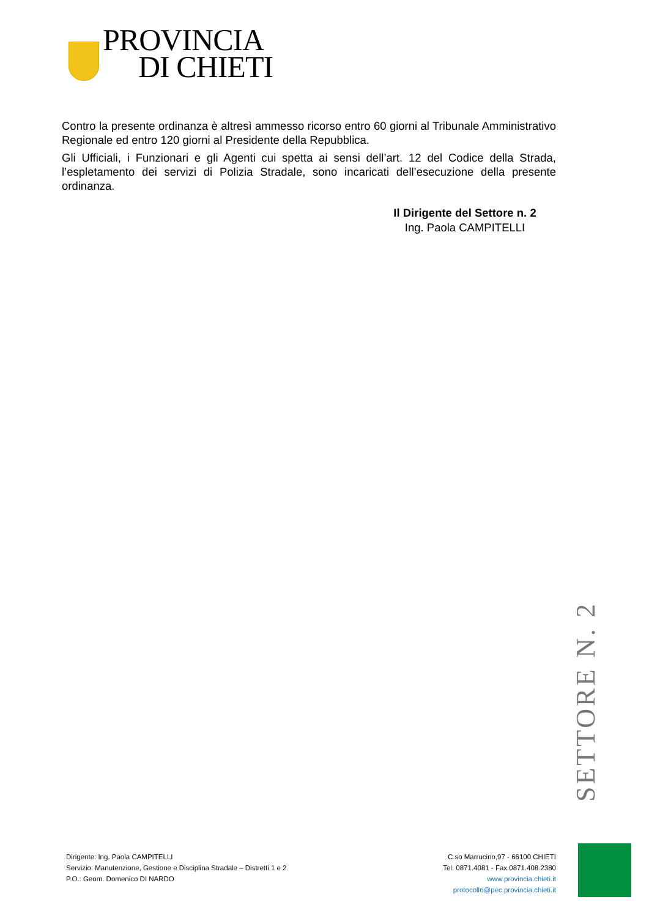PROVINCIA
DI CHIETI
Contro la presente ordinanza è altresì ammesso ricorso entro 60 giorni al Tribunale Amministrativo Regionale ed entro 120 giorni al Presidente della Repubblica.
Gli Ufficiali, i Funzionari e gli Agenti cui spetta ai sensi dell’art. 12 del Codice della Strada, l’espletamento dei servizi di Polizia Stradale, sono incaricati dell’esecuzione della presente ordinanza.
Il Dirigente del Settore n. 2
Ing. Paola CAMPITELLI
SETTORE N. 2
Dirigente: Ing. Paola CAMPITELLI
Servizio: Manutenzione, Gestione e Disciplina Stradale – Distretti 1 e 2
P.O.: Geom. Domenico DI NARDO
C.so Marrucino,97 - 66100 CHIETI
Tel. 0871.4081 - Fax 0871.408.2380
www.provincia.chieti.it
protocollo@pec.provincia.chieti.it